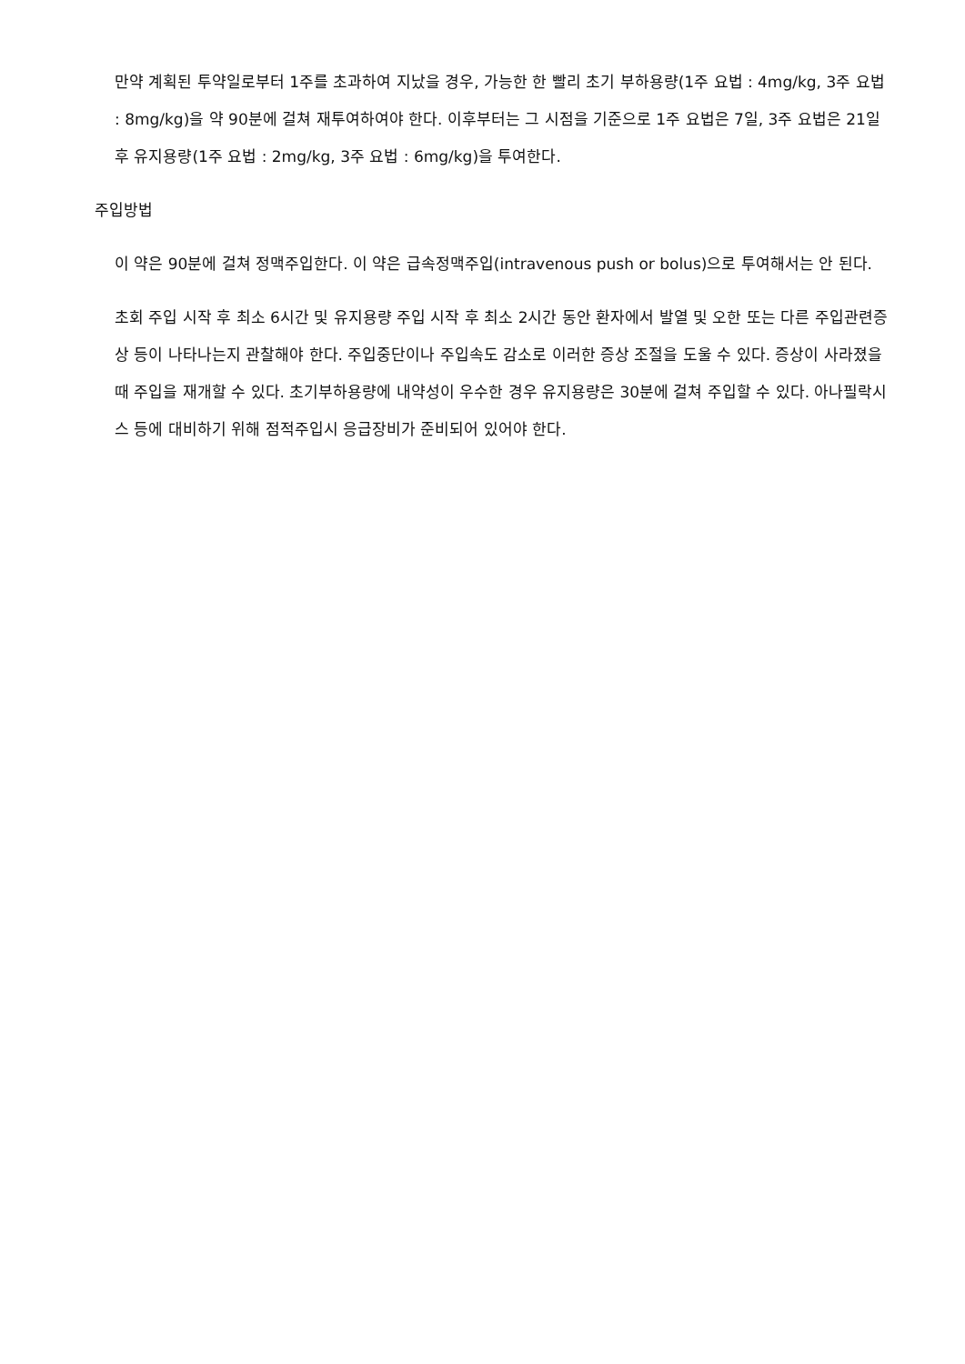만약 계획된 투약일로부터 1주를 초과하여 지났을 경우, 가능한 한 빨리 초기 부하용량(1주 요법 : 4mg/kg, 3주 요법 : 8mg/kg)을 약 90분에 걸쳐 재투여하여야 한다. 이후부터는 그 시점을 기준으로 1주 요법은 7일, 3주 요법은 21일 후 유지용량(1주 요법 : 2mg/kg, 3주 요법 : 6mg/kg)을 투여한다.
주입방법
이 약은 90분에 걸쳐 정맥주입한다. 이 약은 급속정맥주입(intravenous push or bolus)으로 투여해서는 안 된다.
초회 주입 시작 후 최소 6시간 및 유지용량 주입 시작 후 최소 2시간 동안 환자에서 발열 및 오한 또는 다른 주입관련증상 등이 나타나는지 관찰해야 한다. 주입중단이나 주입속도 감소로 이러한 증상 조절을 도울 수 있다. 증상이 사라졌을 때 주입을 재개할 수 있다. 초기부하용량에 내약성이 우수한 경우 유지용량은 30분에 걸쳐 주입할 수 있다. 아나필락시스 등에 대비하기 위해 점적주입시 응급장비가 준비되어 있어야 한다.